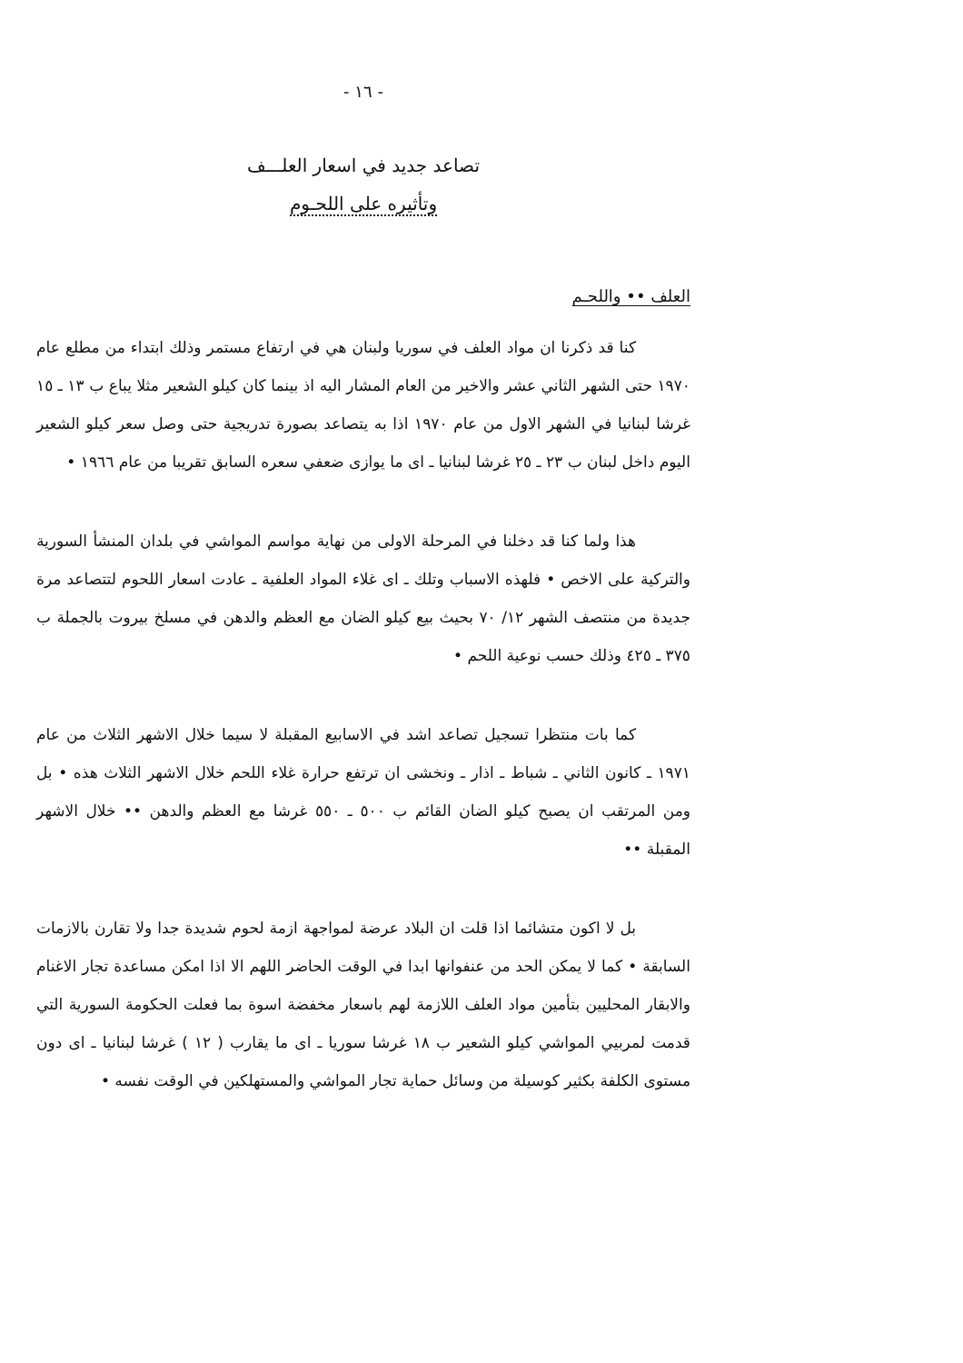- ١٦ -
تصاعد جديد في اسعار العلـــف
وتأثيره على اللحـوم
العلف •• واللحـم
كنا قد ذكرنا ان مواد العلف في سوريا ولبنان هي في ارتفاع مستمر وذلك ابتداء من مطلع عام ١٩٧٠ حتى الشهر الثاني عشر والاخير من العام المشار اليه اذ بينما كان كيلو الشعير مثلا يباع ب ١٣ ـ ١٥ غرشا لبنانيا في الشهر الاول من عام ١٩٧٠ اذا به يتصاعد بصورة تدريجية حتى وصل سعر كيلو الشعير اليوم داخل لبنان ب ٢٣ ـ ٢٥ غرشا لبنانيا ـ اى ما يوازى ضعفي سعره السابق تقريبا من عام ١٩٦٦ •
هذا ولما كنا قد دخلنا في المرحلة الاولى من نهاية مواسم المواشي في بلدان المنشأ السورية والتركية على الاخص • فلهذه الاسباب وتلك ـ اى غلاء المواد العلفية ـ عادت اسعار اللحوم لتتصاعد مرة جديدة من منتصف الشهر ١٢/ ٧٠ بحيث بيع كيلو الضان مع العظم والدهن في مسلخ بيروت بالجملة ب ٣٧٥ ـ ٤٢٥ وذلك حسب نوعية اللحم •
كما بات منتظرا تسجيل تصاعد اشد في الاسابيع المقبلة لا سيما خلال الاشهر الثلاث من عام ١٩٧١ ـ كانون الثاني ـ شباط ـ اذار ـ ونخشى ان ترتفع حرارة غلاء اللحم خلال الاشهر الثلاث هذه • بل ومن المرتقب ان يصبح كيلو الضان القائم ب ٥٠٠ ـ ٥٥٠ غرشا مع العظم والدهن •• خلال الاشهر المقبلة ••
بل لا اكون متشائما اذا قلت ان البلاد عرضة لمواجهة ازمة لحوم شديدة جدا ولا تقارن بالازمات السابقة • كما لا يمكن الحد من عنفوانها ابدا في الوقت الحاضر اللهم الا اذا امكن مساعدة تجار الاغنام والابقار المحليين بتأمين مواد العلف اللازمة لهم باسعار مخفضة اسوة بما فعلت الحكومة السورية التي قدمت لمربيي المواشي كيلو الشعير ب ١٨ غرشا سوريا ـ اى ما يقارب ( ١٢ ) غرشا لبنانيا ـ اى دون مستوى الكلفة بكثير كوسيلة من وسائل حماية تجار المواشي والمستهلكين في الوقت نفسه •